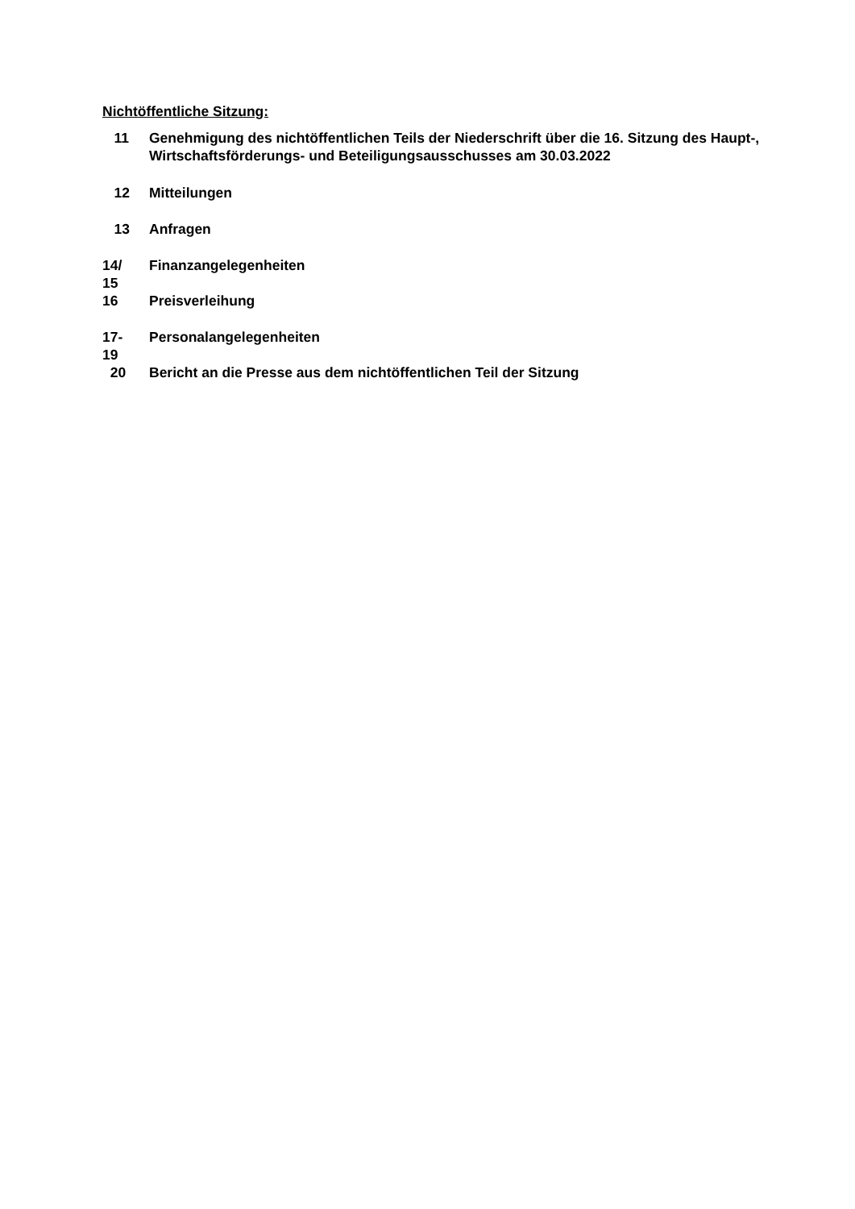Nichtöffentliche Sitzung:
11 Genehmigung des nichtöffentlichen Teils der Niederschrift über die 16. Sitzung des Haupt-, Wirtschaftsförderungs- und Beteiligungsausschusses am 30.03.2022
12 Mitteilungen
13 Anfragen
14/
15
Finanzangelegenheiten
16 Preisverleihung
17-
19
Personalangelegenheiten
20 Bericht an die Presse aus dem nichtöffentlichen Teil der Sitzung